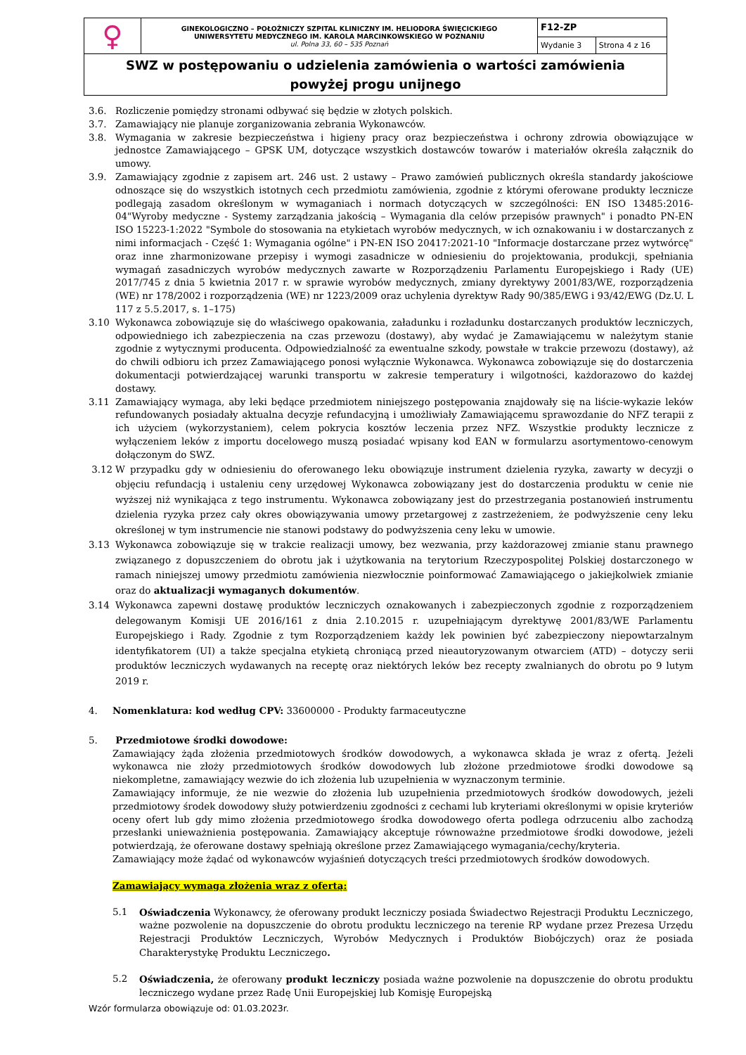| ♀ | GINEKOLOGICZNO – POŁOŻNICZY SZPITAL KLINICZNY IM. HELIODORA ŚWIĘCICKIEGO UNIWERSYTETU MEDYCZNEGO IM. KAROLA MARCINKOWSKIEGO W POZNANIU ul. Polna 33, 60 – 535 Poznań | F12-ZP | |
| | | Wydanie 3 | Strona 4 z 16 |
| SWZ w postępowaniu o udzielenia zamówienia o wartości zamówienia powyżej progu unijnego | | | |
3.6. Rozliczenie pomiędzy stronami odbywać się będzie w złotych polskich.
3.7. Zamawiający nie planuje zorganizowania zebrania Wykonawców.
3.8. Wymagania w zakresie bezpieczeństwa i higieny pracy oraz bezpieczeństwa i ochrony zdrowia obowiązujące w jednostce Zamawiającego – GPSK UM, dotyczące wszystkich dostawców towarów i materiałów określa załącznik do umowy.
3.9. Zamawiający zgodnie z zapisem art. 246 ust. 2 ustawy – Prawo zamówień publicznych określa standardy jakościowe odnoszące się do wszystkich istotnych cech przedmiotu zamówienia, zgodnie z którymi oferowane produkty lecznicze podlegają zasadom określonym w wymaganiach i normach dotyczących w szczególności: EN ISO 13485:2016-04"Wyroby medyczne - Systemy zarządzania jakością – Wymagania dla celów przepisów prawnych" i ponadto PN-EN ISO 15223-1:2022 "Symbole do stosowania na etykietach wyrobów medycznych, w ich oznakowaniu i w dostarczanych z nimi informacjach - Część 1: Wymagania ogólne" i PN-EN ISO 20417:2021-10 "Informacje dostarczane przez wytwórcę" oraz inne zharmonizowane przepisy i wymogi zasadnicze w odniesieniu do projektowania, produkcji, spełniania wymagań zasadniczych wyrobów medycznych zawarte w Rozporządzeniu Parlamentu Europejskiego i Rady (UE) 2017/745 z dnia 5 kwietnia 2017 r. w sprawie wyrobów medycznych, zmiany dyrektywy 2001/83/WE, rozporządzenia (WE) nr 178/2002 i rozporządzenia (WE) nr 1223/2009 oraz uchylenia dyrektyw Rady 90/385/EWG i 93/42/EWG (Dz.U. L 117 z 5.5.2017, s. 1–175)
3.10 Wykonawca zobowiązuje się do właściwego opakowania, załadunku i rozładunku dostarczanych produktów leczniczych, odpowiedniego ich zabezpieczenia na czas przewozu (dostawy), aby wydać je Zamawiającemu w należytym stanie zgodnie z wytycznymi producenta. Odpowiedzialność za ewentualne szkody, powstałe w trakcie przewozu (dostawy), aż do chwili odbioru ich przez Zamawiającego ponosi wyłącznie Wykonawca. Wykonawca zobowiązuje się do dostarczenia dokumentacji potwierdzającej warunki transportu w zakresie temperatury i wilgotności, każdorazowo do każdej dostawy.
3.11 Zamawiający wymaga, aby leki będące przedmiotem niniejszego postępowania znajdowały się na liście-wykazie leków refundowanych posiadały aktualna decyzje refundacyjną i umożliwiały Zamawiającemu sprawozdanie do NFZ terapii z ich użyciem (wykorzystaniem), celem pokrycia kosztów leczenia przez NFZ. Wszystkie produkty lecznicze z wyłączeniem leków z importu docelowego muszą posiadać wpisany kod EAN w formularzu asortymentowo-cenowym dołączonym do SWZ.
3.12 W przypadku gdy w odniesieniu do oferowanego leku obowiązuje instrument dzielenia ryzyka, zawarty w decyzji o objęciu refundacją i ustaleniu ceny urzędowej Wykonawca zobowiązany jest do dostarczenia produktu w cenie nie wyższej niż wynikająca z tego instrumentu. Wykonawca zobowiązany jest do przestrzegania postanowień instrumentu dzielenia ryzyka przez cały okres obowiązywania umowy przetargowej z zastrzeżeniem, że podwyższenie ceny leku określonej w tym instrumencie nie stanowi podstawy do podwyższenia ceny leku w umowie.
3.13 Wykonawca zobowiązuje się w trakcie realizacji umowy, bez wezwania, przy każdorazowej zmianie stanu prawnego związanego z dopuszczeniem do obrotu jak i użytkowania na terytorium Rzeczypospolitej Polskiej dostarczonego w ramach niniejszej umowy przedmiotu zamówienia niezwłocznie poinformować Zamawiającego o jakiejkolwiek zmianie oraz do aktualizacji wymaganych dokumentów.
3.14 Wykonawca zapewni dostawę produktów leczniczych oznakowanych i zabezpieczonych zgodnie z rozporządzeniem delegowanym Komisji UE 2016/161 z dnia 2.10.2015 r. uzupełniającym dyrektywę 2001/83/WE Parlamentu Europejskiego i Rady. Zgodnie z tym Rozporządzeniem każdy lek powinien być zabezpieczony niepowtarzalnym identyfikatorem (UI) a także specjalna etykietą chroniącą przed nieautoryzowanym otwarciem (ATD) – dotyczy serii produktów leczniczych wydawanych na receptę oraz niektórych leków bez recepty zwalnianych do obrotu po 9 lutym 2019 r.
4. Nomenklatura: kod według CPV: 33600000 - Produkty farmaceutyczne
5. Przedmiotowe środki dowodowe:
Zamawiający żąda złożenia przedmiotowych środków dowodowych, a wykonawca składa je wraz z ofertą. Jeżeli wykonawca nie złoży przedmiotowych środków dowodowych lub złożone przedmiotowe środki dowodowe są niekompletne, zamawiający wezwie do ich złożenia lub uzupełnienia w wyznaczonym terminie.
Zamawiający informuje, że nie wezwie do złożenia lub uzupełnienia przedmiotowych środków dowodowych, jeżeli przedmiotowy środek dowodowy służy potwierdzeniu zgodności z cechami lub kryteriami określonymi w opisie kryteriów oceny ofert lub gdy mimo złożenia przedmiotowego środka dowodowego oferta podlega odrzuceniu albo zachodzą przesłanki unieważnienia postępowania. Zamawiający akceptuje równoważne przedmiotowe środki dowodowe, jeżeli potwierdzają, że oferowane dostawy spełniają określone przez Zamawiającego wymagania/cechy/kryteria.
Zamawiający może żądać od wykonawców wyjaśnień dotyczących treści przedmiotowych środków dowodowych.
Zamawiający wymaga złożenia wraz z ofertą:
5.1 Oświadczenia Wykonawcy, że oferowany produkt leczniczy posiada Świadectwo Rejestracji Produktu Leczniczego, ważne pozwolenie na dopuszczenie do obrotu produktu leczniczego na terenie RP wydane przez Prezesa Urzędu Rejestracji Produktów Leczniczych, Wyrobów Medycznych i Produktów Biobójczych) oraz że posiada Charakterystykę Produktu Leczniczego.
5.2 Oświadczenia, że oferowany produkt leczniczy posiada ważne pozwolenie na dopuszczenie do obrotu produktu leczniczego wydane przez Radę Unii Europejskiej lub Komisję Europejską
Wzór formularza obowiązuje od: 01.03.2023r.